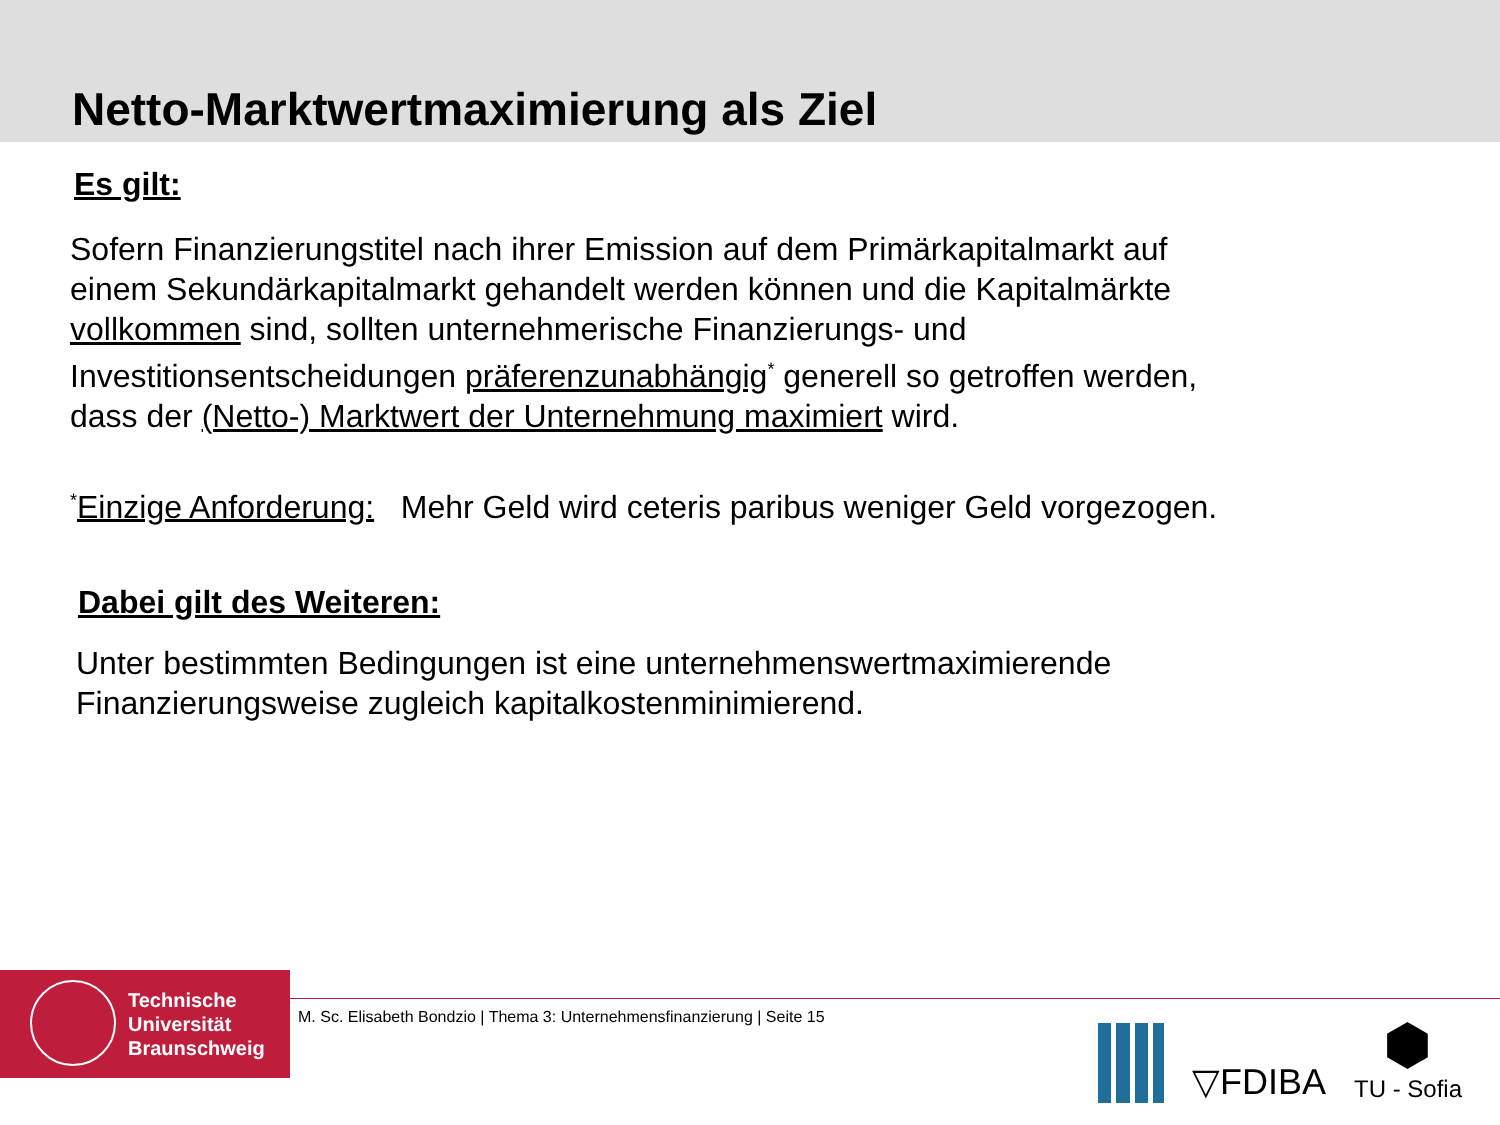Netto-Marktwertmaximierung als Ziel
Es gilt:
Sofern Finanzierungstitel nach ihrer Emission auf dem Primärkapitalmarkt auf einem Sekundärkapitalmarkt gehandelt werden können und die Kapitalmärkte vollkommen sind, sollten unternehmerische Finanzierungs- und Investitionsentscheidungen präferenzunabhängig<sup>*</sup> generell so getroffen werden, dass der (Netto-) Marktwert der Unternehmung maximiert wird.
<sup>*</sup> Einzige Anforderung: Mehr Geld wird ceteris paribus weniger Geld vorgezogen.
Dabei gilt des Weiteren:
Unter bestimmten Bedingungen ist eine unternehmenswertmaximierende Finanzierungsweise zugleich kapitalkostenminimierend.
Technische
Universität
Braunschweig
M. Sc. Elisabeth Bondzio | Thema 3: Unternehmensfinanzierung | Seite 15
▽FDIBA
⬢
TU - Sofia